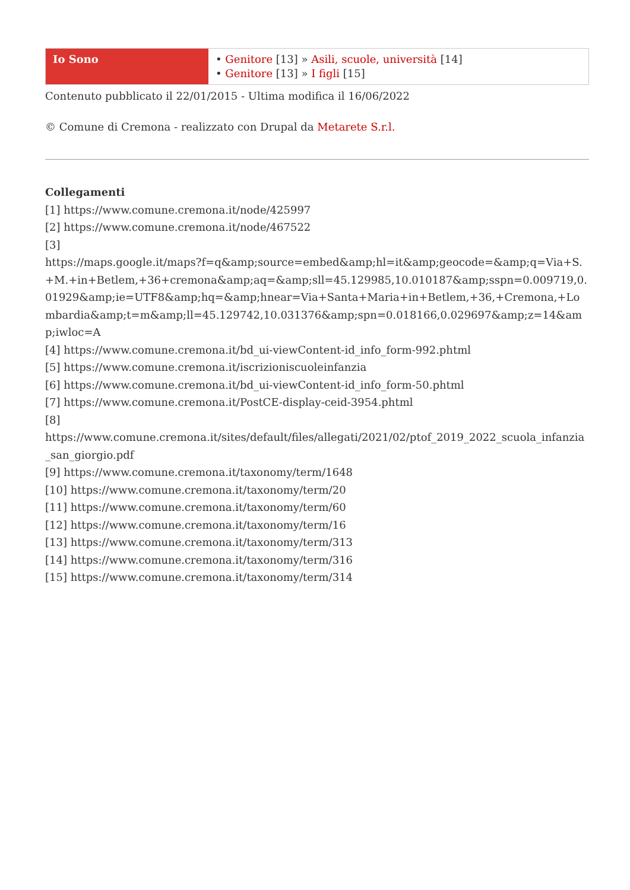| Io Sono | • Genitore [13] » Asili, scuole, università [14] • Genitore [13] » I figli [15] |
Contenuto pubblicato il 22/01/2015 - Ultima modifica il 16/06/2022
© Comune di Cremona - realizzato con Drupal da Metarete S.r.l.
Collegamenti
[1] https://www.comune.cremona.it/node/425997
[2] https://www.comune.cremona.it/node/467522
[3]
https://maps.google.it/maps?f=q&amp;source=embed&amp;hl=it&amp;geocode=&amp;q=Via+S.+M.+in+Betlem,+36+cremona&amp;aq=&amp;sll=45.129985,10.010187&amp;sspn=0.009719,0.01929&amp;ie=UTF8&amp;hq=&amp;hnear=Via+Santa+Maria+in+Betlem,+36,+Cremona,+Lombardia&amp;t=m&amp;ll=45.129742,10.031376&amp;spn=0.018166,0.029697&amp;z=14&amp;iwloc=A
[4] https://www.comune.cremona.it/bd_ui-viewContent-id_info_form-992.phtml
[5] https://www.comune.cremona.it/iscrizioniscuoleinfanzia
[6] https://www.comune.cremona.it/bd_ui-viewContent-id_info_form-50.phtml
[7] https://www.comune.cremona.it/PostCE-display-ceid-3954.phtml
[8]
https://www.comune.cremona.it/sites/default/files/allegati/2021/02/ptof_2019_2022_scuola_infanzia_san_giorgio.pdf
[9] https://www.comune.cremona.it/taxonomy/term/1648
[10] https://www.comune.cremona.it/taxonomy/term/20
[11] https://www.comune.cremona.it/taxonomy/term/60
[12] https://www.comune.cremona.it/taxonomy/term/16
[13] https://www.comune.cremona.it/taxonomy/term/313
[14] https://www.comune.cremona.it/taxonomy/term/316
[15] https://www.comune.cremona.it/taxonomy/term/314